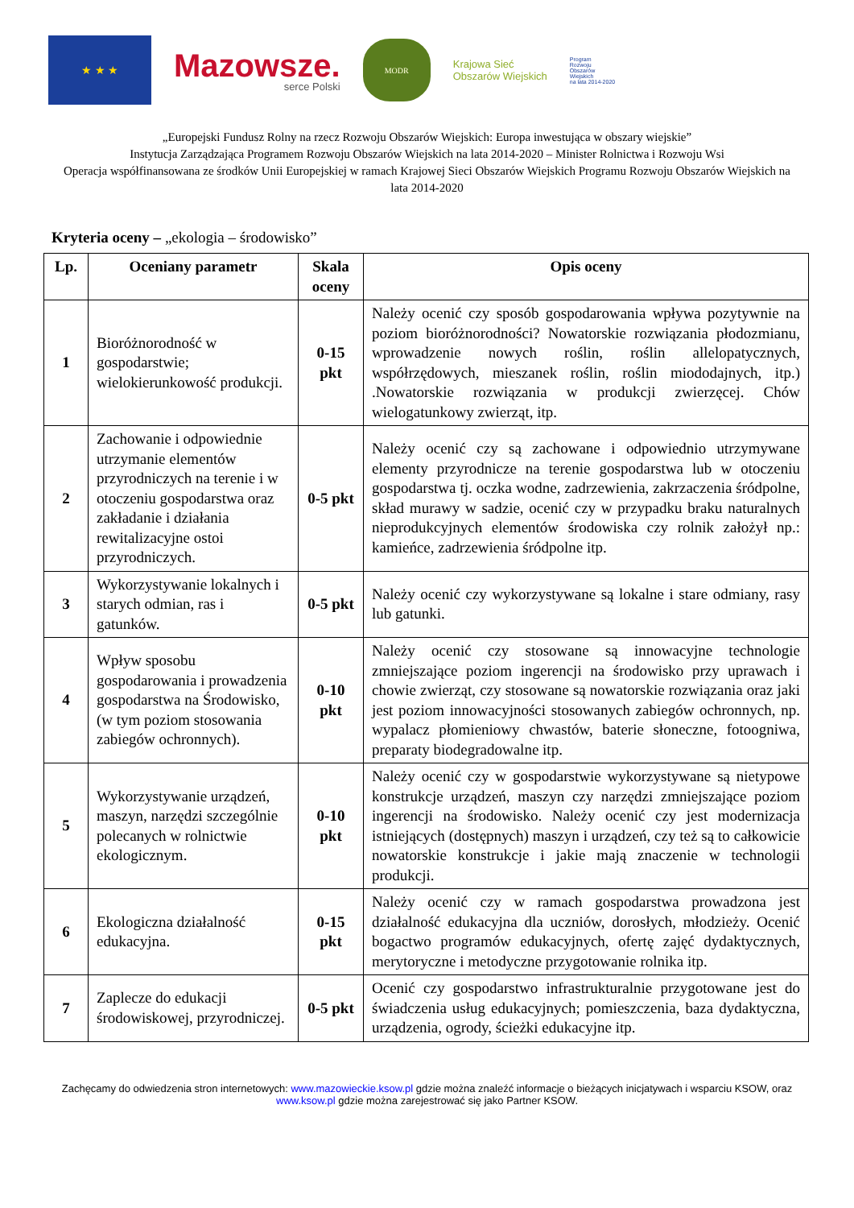★ ★ ★
Mazowsze.
serce Polski
MODR
Krajowa Sieć
Obszarów Wiejskich
Program
Rozwoju
Obszarów
Wiejskich
na lata 2014-2020
„Europejski Fundusz Rolny na rzecz Rozwoju Obszarów Wiejskich: Europa inwestująca w obszary wiejskie”
Instytucja Zarządzająca Programem Rozwoju Obszarów Wiejskich na lata 2014-2020 – Minister Rolnictwa i Rozwoju Wsi
Operacja współfinansowana ze środków Unii Europejskiej w ramach Krajowej Sieci Obszarów Wiejskich Programu Rozwoju Obszarów Wiejskich na lata 2014-2020
Kryteria oceny – „ekologia – środowisko”
| Lp. | Oceniany parametr | Skala oceny | Opis oceny |
| --- | --- | --- | --- |
| 1 | Bioróżnorodność w gospodarstwie; wielokierunkowość produkcji. | 0-15 pkt | Należy ocenić czy sposób gospodarowania wpływa pozytywnie na poziom bioróżnorodności? Nowatorskie rozwiązania płodozmianu, wprowadzenie nowych roślin, roślin allelopatycznych, współrzędowych, mieszanek roślin, roślin miododajnych, itp.) .Nowatorskie rozwiązania w produkcji zwierzęcej. Chów wielogatunkowy zwierząt, itp. |
| 2 | Zachowanie i odpowiednie utrzymanie elementów przyrodniczych na terenie i w otoczeniu gospodarstwa oraz zakładanie i działania rewitalizacyjne ostoi przyrodniczych. | 0-5 pkt | Należy ocenić czy są zachowane i odpowiednio utrzymywane elementy przyrodnicze na terenie gospodarstwa lub w otoczeniu gospodarstwa tj. oczka wodne, zadrzewienia, zakrzaczenia śródpolne, skład murawy w sadzie, ocenić czy w przypadku braku naturalnych nieprodukcyjnych elementów środowiska czy rolnik założył np.: kamieńce, zadrzewienia śródpolne itp. |
| 3 | Wykorzystywanie lokalnych i starych odmian, ras i gatunków. | 0-5 pkt | Należy ocenić czy wykorzystywane są lokalne i stare odmiany, rasy lub gatunki. |
| 4 | Wpływ sposobu gospodarowania i prowadzenia gospodarstwa na Środowisko, (w tym poziom stosowania zabiegów ochronnych). | 0-10 pkt | Należy ocenić czy stosowane są innowacyjne technologie zmniejszające poziom ingerencji na środowisko przy uprawach i chowie zwierząt, czy stosowane są nowatorskie rozwiązania oraz jaki jest poziom innowacyjności stosowanych zabiegów ochronnych, np. wypalacz płomieniowy chwastów, baterie słoneczne, fotoogniwa, preparaty biodegradowalne itp. |
| 5 | Wykorzystywanie urządzeń, maszyn, narzędzi szczególnie polecanych w rolnictwie ekologicznym. | 0-10 pkt | Należy ocenić czy w gospodarstwie wykorzystywane są nietypowe konstrukcje urządzeń, maszyn czy narzędzi zmniejszające poziom ingerencji na środowisko. Należy ocenić czy jest modernizacja istniejących (dostępnych) maszyn i urządzeń, czy też są to całkowicie nowatorskie konstrukcje i jakie mają znaczenie w technologii produkcji. |
| 6 | Ekologiczna działalność edukacyjna. | 0-15 pkt | Należy ocenić czy w ramach gospodarstwa prowadzona jest działalność edukacyjna dla uczniów, dorosłych, młodzieży. Ocenić bogactwo programów edukacyjnych, ofertę zajęć dydaktycznych, merytoryczne i metodyczne przygotowanie rolnika itp. |
| 7 | Zaplecze do edukacji środowiskowej, przyrodniczej. | 0-5 pkt | Ocenić czy gospodarstwo infrastrukturalnie przygotowane jest do świadczenia usług edukacyjnych; pomieszczenia, baza dydaktyczna, urządzenia, ogrody, ścieżki edukacyjne itp. |
Zachęcamy do odwiedzenia stron internetowych: www.mazowieckie.ksow.pl gdzie można znaleźć informacje o bieżących inicjatywach i wsparciu KSOW, oraz www.ksow.pl gdzie można zarejestrować się jako Partner KSOW.